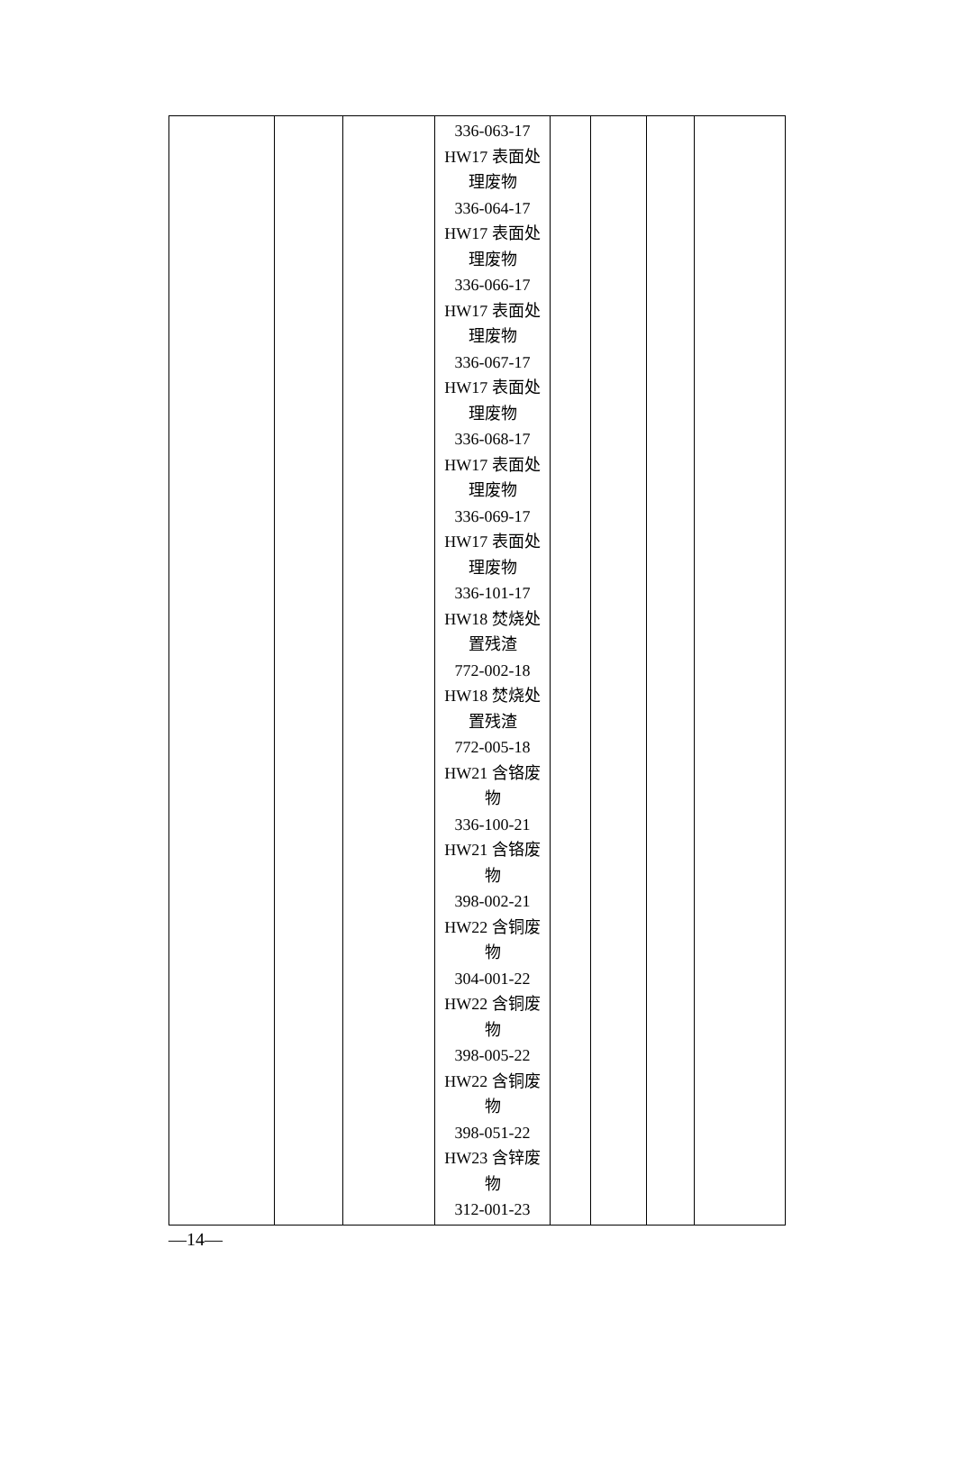| | | | 336-063-17 HW17 表面处 理废物 336-064-17 HW17 表面处 理废物 336-066-17 HW17 表面处 理废物 336-067-17 HW17 表面处 理废物 336-068-17 HW17 表面处 理废物 336-069-17 HW17 表面处 理废物 336-101-17 HW18 焚烧处 置残渣 772-002-18 HW18 焚烧处 置残渣 772-005-18 HW21 含铬废 物 336-100-21 HW21 含铬废 物 398-002-21 HW22 含铜废 物 304-001-22 HW22 含铜废 物 398-005-22 HW22 含铜废 物 398-051-22 HW23 含锌废 物 312-001-23 | | | | |
—14—